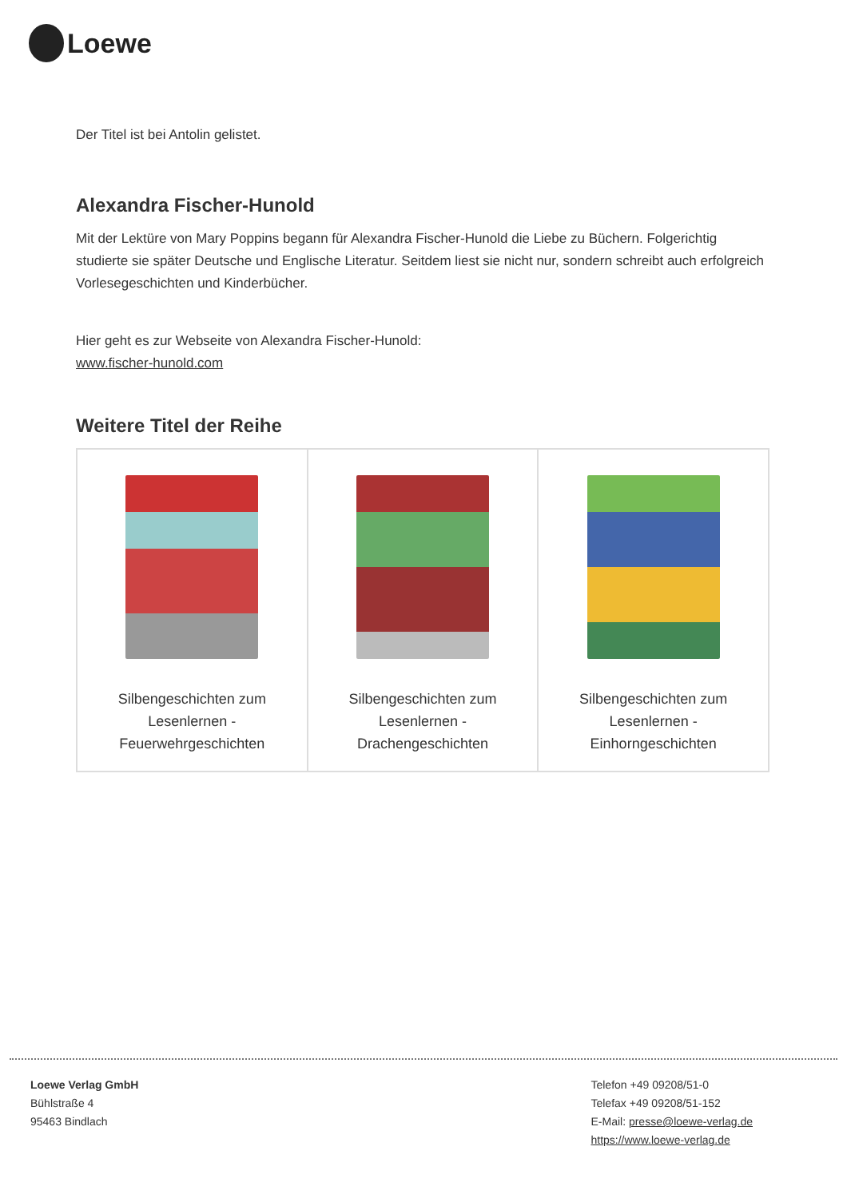Loewe
Der Titel ist bei Antolin gelistet.
Alexandra Fischer-Hunold
Mit der Lektüre von Mary Poppins begann für Alexandra Fischer-Hunold die Liebe zu Büchern. Folgerichtig studierte sie später Deutsche und Englische Literatur. Seitdem liest sie nicht nur, sondern schreibt auch erfolgreich Vorlesegeschichten und Kinderbücher.
Hier geht es zur Webseite von Alexandra Fischer-Hunold:
www.fischer-hunold.com
Weitere Titel der Reihe
| Silbengeschichten zum Lesenlernen - Feuerwehrgeschichten | Silbengeschichten zum Lesenlernen - Drachengeschichten | Silbengeschichten zum Lesenlernen - Einhorngeschichten |
Loewe Verlag GmbH
Bühlstraße 4
95463 Bindlach
Telefon +49 09208/51-0
Telefax +49 09208/51-152
E-Mail: presse@loewe-verlag.de
https://www.loewe-verlag.de